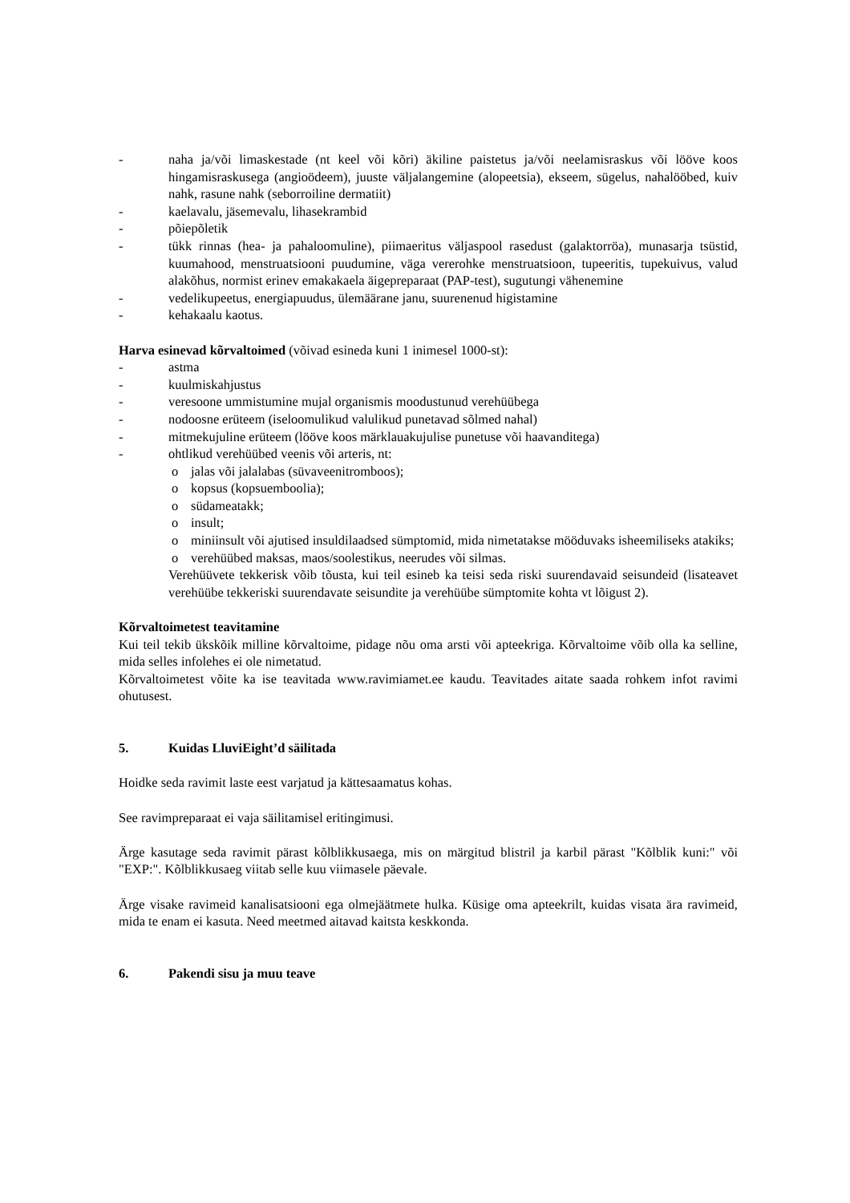- naha ja/või limaskestade (nt keel või kõri) äkiline paistetus ja/või neelamisraskus või lööve koos hingamisraskusega (angioödeem), juuste väljalangemine (alopeetsia), ekseem, sügelus, nahalööbed, kuiv nahk, rasune nahk (seborroiline dermatiit)
- kaelavalu, jäsemevalu, lihasekrambid
- põiepõletik
- tükk rinnas (hea- ja pahaloomuline), piimaeritus väljaspool rasedust (galaktorröa), munasarja tsüstid, kuumahood, menstruatsiooni puudumine, väga vererohke menstruatsioon, tupeeritis, tupekuivus, valud alakõhus, normist erinev emakakaela äigepreparaat (PAP-test), sugutungi vähenemine
- vedelikupeetus, energiapuudus, ülemäärane janu, suurenenud higistamine
- kehakaalu kaotus.
Harva esinevad kõrvaltoimed (võivad esineda kuni 1 inimesel 1000-st):
- astma
- kuulmiskahjustus
- veresoone ummistumine mujal organismis moodustunud verehüübega
- nodoosne erüteem (iseloomulikud valulikud punetavad sõlmed nahal)
- mitmekujuline erüteem (lööve koos märklauakujulise punetuse või haavanditega)
- ohtlikud verehüübed veenis või arteris, nt:
o jalas või jalalabas (süvaveenitromboos);
o kopsus (kopsuemboolia);
o südameatakk;
o insult;
o miniinsult või ajutised insuldilaadsed sümptomid, mida nimetatakse mööduvaks isheemiliseks atakiks;
o verehüübed maksas, maos/soolestikus, neerudes või silmas.
Verehüüvete tekkerisk võib tõusta, kui teil esineb ka teisi seda riski suurendavaid seisundeid (lisateavet verehüübe tekkeriski suurendavate seisundite ja verehüübe sümptomite kohta vt lõigust 2).
Kõrvaltoimetest teavitamine
Kui teil tekib ükskõik milline kõrvaltoime, pidage nõu oma arsti või apteekriga. Kõrvaltoime võib olla ka selline, mida selles infolehes ei ole nimetatud.
Kõrvaltoimetest võite ka ise teavitada www.ravimiamet.ee kaudu. Teavitades aitate saada rohkem infot ravimi ohutusest.
5. Kuidas LluviEight’d säilitada
Hoidke seda ravimit laste eest varjatud ja kättesaamatus kohas.
See ravimpreparaat ei vaja säilitamisel eritingimusi.
Ärge kasutage seda ravimit pärast kõlblikkusaega, mis on märgitud blistril ja karbil pärast "Kõlblik kuni:" või "EXP:". Kõlblikkusaeg viitab selle kuu viimasele päevale.
Ärge visake ravimeid kanalisatsiooni ega olmejäätmete hulka. Küsige oma apteekrilt, kuidas visata ära ravimeid, mida te enam ei kasuta. Need meetmed aitavad kaitsta keskkonda.
6. Pakendi sisu ja muu teave